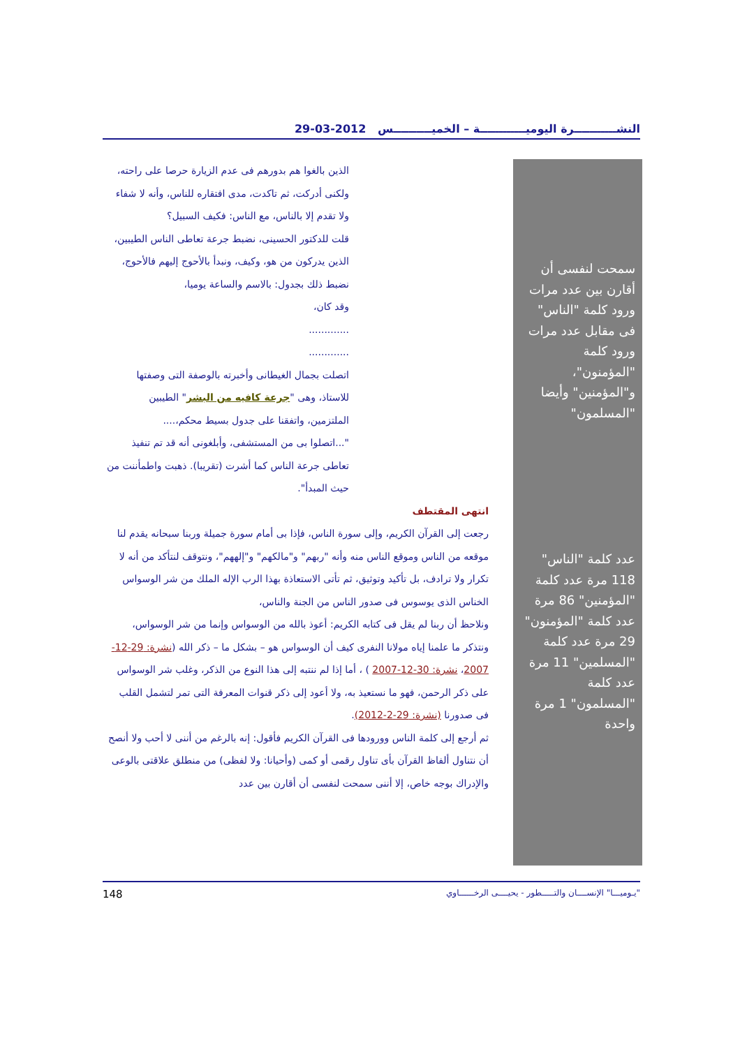النشـــــــــــرة اليوميــــــــــــة – الخميــــــــــس 2012-03-29
الذين بالغوا هم بدورهم فى عدم الزيارة حرصا على راحته، ولكنى أدركت، ثم تاكدت، مدى افتقاره للناس، وأنه لا شفاء ولا تقدم إلا بالناس، مع الناس: فكيف السبيل؟
قلت للدكتور الحسينى، نضبط جرعة تعاطى الناس الطيبين، الذين يدركون من هو، وكيف، ونبدأ بالأحوج إليهم فالأحوج، نضبط ذلك بجدول: بالاسم والساعة يوميا،
وقد كان،
.............
.............
اتصلت بجمال الغيطانى وأخبرته بالوصفة التى وصفتها للاستاذ، وهى "جرعة كافيه من البشر" الطيبين الملتزمين، واتفقنا على جدول بسيط محكم،....
"...اتصلوا بى من المستشفى، وأبلغونى أنه قد تم تنفيذ تعاطى جرعة الناس كما أشرت (تقريبا). ذهبت واطمأننت من حيث المبدأ".
انتهى المقتطف
رجعت إلى القرآن الكريم، وإلى سورة الناس، فإذا بى أمام سورة جميلة وربنا سبحانه يقدم لنا موقعه من الناس وموقع الناس منه وأنه "ربهم" و"مالكهم" و"إلههم"، ونتوقف لنتأكد من أنه لا تكرار ولا ترادف، بل تأكيد وتوثيق، ثم تأتى الاستعاذة بهذا الرب الإله الملك من شر الوسواس الخناس الذى يوسوس فى صدور الناس من الجنة والناس،
ونلاحظ أن ربنا لم يقل فى كتابه الكريم: أعوذ بالله من الوسواس وإنما من شر الوسواس، ونتذكر ما علمنا إياه مولانا النفرى كيف أن الوسواس هو – بشكل ما – ذكر الله (نشرة: 29-12-2007، نشرة: 30-12-2007 ) ، أما إذا لم ننتبه إلى هذا النوع من الذكر، وغلب شر الوسواس على ذكر الرحمن، فهو ما نستعيذ به، ولا أعود إلى ذكر قنوات المعرفة التى تمر لتشمل القلب فى صدورنا (نشرة: 29-2-2012).
ثم أرجع إلى كلمة الناس وورودها فى القرآن الكريم فأقول: إنه بالرغم من أننى لا أحب ولا أنصح أن نتناول ألفاظ القرآن بأى تناول رقمى أو كمى (وأحيانا: ولا لفظى) من منطلق علاقتى بالوعى والإدراك بوجه خاص، إلا أننى سمحت لنفسى أن أقارن بين عدد
سمحت لنفسى أن أقارن بين عدد مرات ورود كلمة "الناس" فى مقابل عدد مرات ورود كلمة "المؤمنون"، و"المؤمنين" وأيضا "المسلمون"
عدد كلمة "الناس" 118 مرة عدد كلمة "المؤمنين" 86 مرة عدد كلمة "المؤمنون" 29 مرة عدد كلمة "المسلمين" 11 مرة عدد كلمة "المسلمون" 1 مرة واحدة
"يـوميـــا" الإنســــان والتـــــطور - يحيــــى الرخــــــاوي 148